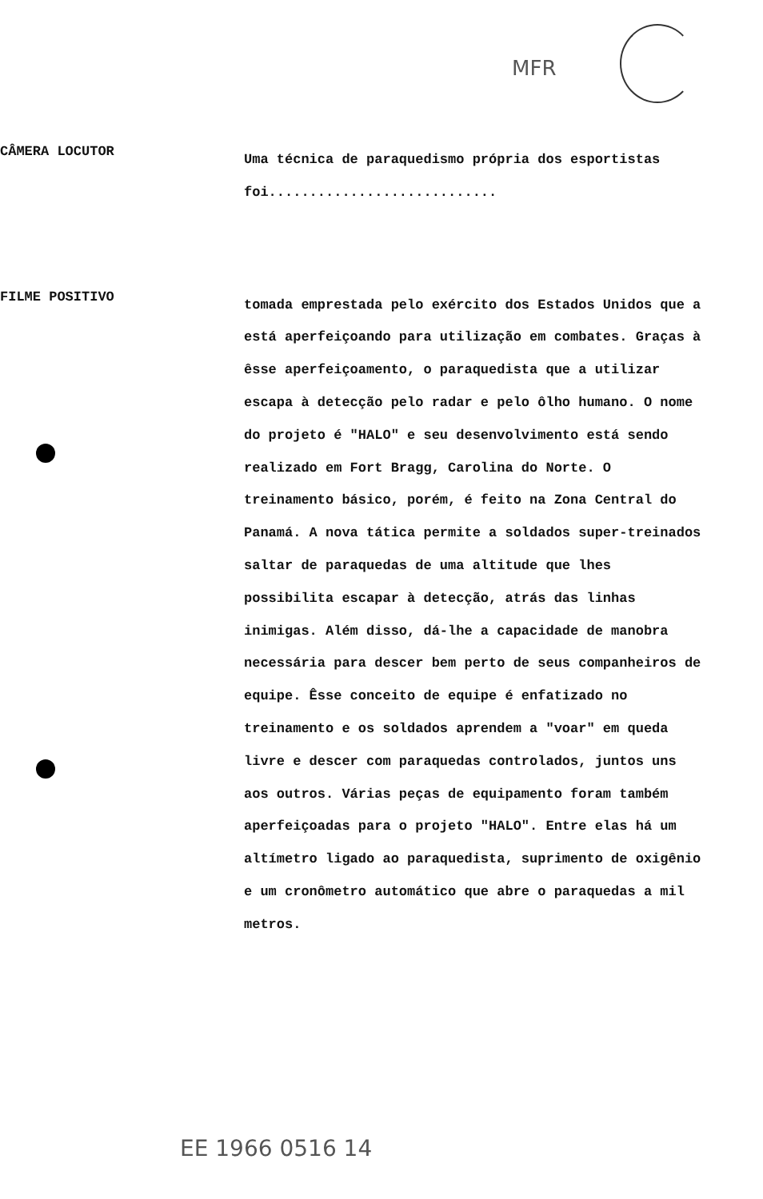MFR
CÂMERA LOCUTOR
Uma técnica de paraquedismo própria dos esportistas foi............................
FILME POSITIVO
tomada emprestada pelo exército dos Estados Unidos que a está aperfeiçoando para utilização em combates. Graças à êsse aperfeiçoamento, o paraquedista que a utilizar escapa à detecção pelo radar e pelo ôlho humano. O nome do projeto é "HALO" e seu desenvolvimento está sendo realizado em Fort Bragg, Carolina do Norte. O treinamento básico, porém, é feito na Zona Central do Panamá. A nova tática permite a soldados super-treinados saltar de paraquedas de uma altitude que lhes possibilita escapar à detecção, atrás das linhas inimigas. Além disso, dá-lhe a capacidade de manobra necessária para descer bem perto de seus companheiros de equipe. Êsse conceito de equipe é enfatizado no treinamento e os soldados aprendem a "voar" em queda livre e descer com paraquedas controlados, juntos uns aos outros. Várias peças de equipamento foram também aperfeiçoadas para o projeto "HALO". Entre elas há um altímetro ligado ao paraquedista, suprimento de oxigênio e um cronômetro automático que abre o paraquedas a mil metros.
EE 1966 0516 14